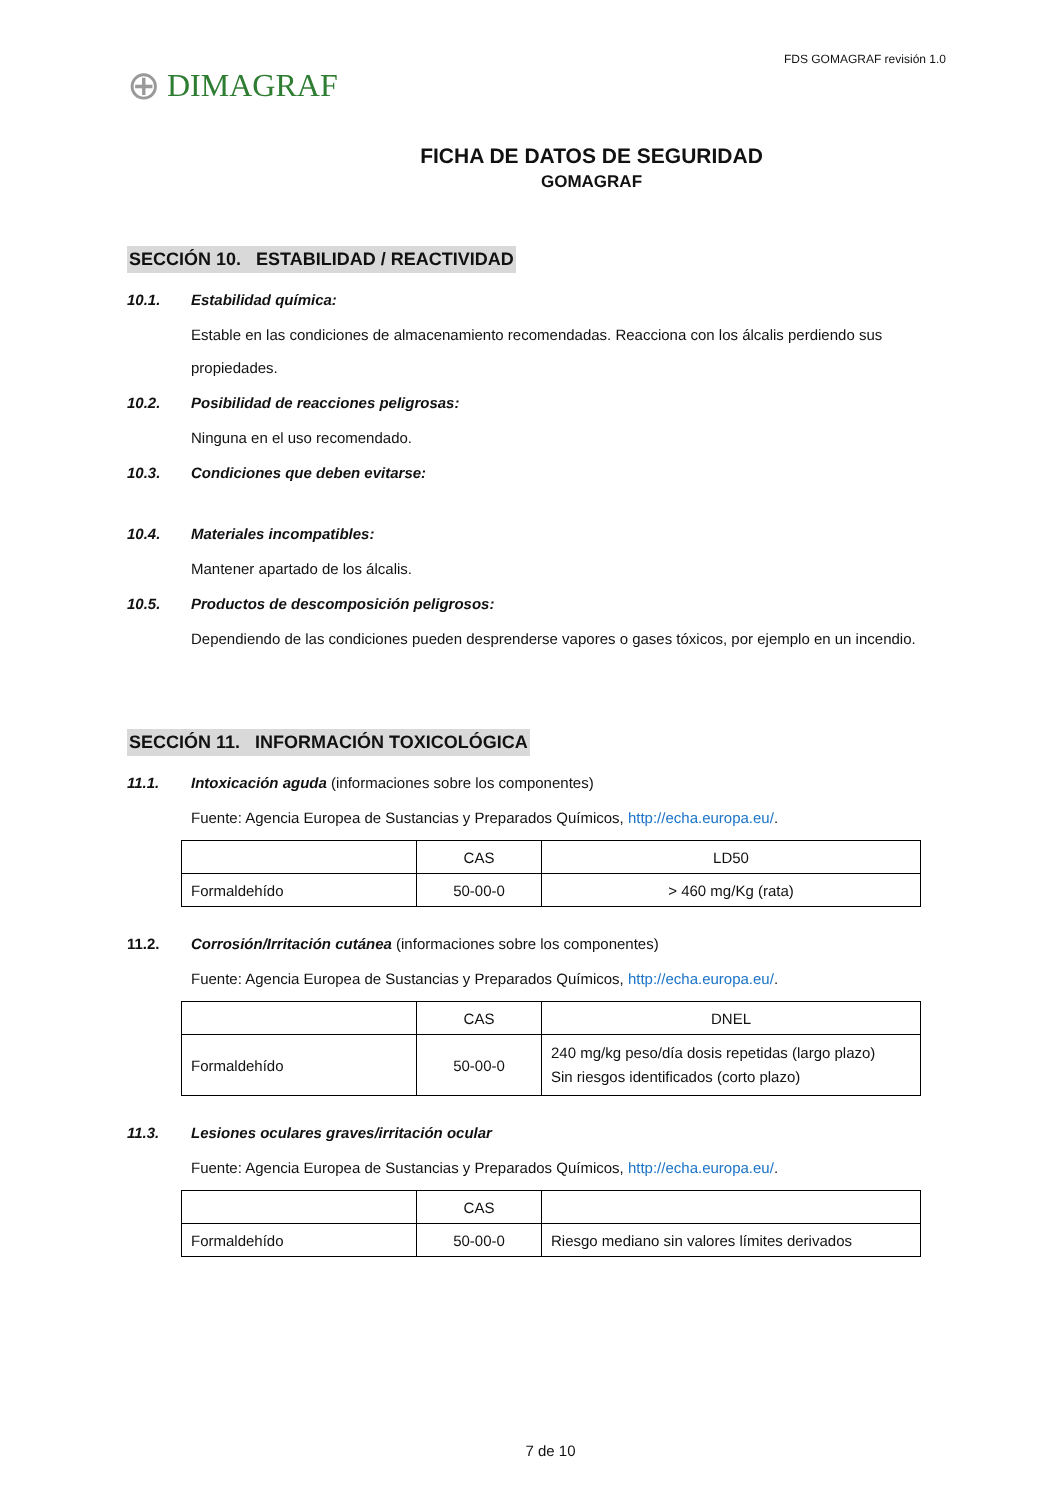⊕ DIMAGRAF
FDS GOMAGRAF revisión 1.0
FICHA DE DATOS DE SEGURIDAD
GOMAGRAF
SECCIÓN 10. ESTABILIDAD / REACTIVIDAD
10.1. Estabilidad química:
Estable en las condiciones de almacenamiento recomendadas. Reacciona con los álcalis perdiendo sus propiedades.
10.2. Posibilidad de reacciones peligrosas:
Ninguna en el uso recomendado.
10.3. Condiciones que deben evitarse:
10.4. Materiales incompatibles:
Mantener apartado de los álcalis.
10.5. Productos de descomposición peligrosos:
Dependiendo de las condiciones pueden desprenderse vapores o gases tóxicos, por ejemplo en un incendio.
SECCIÓN 11. INFORMACIÓN TOXICOLÓGICA
11.1. Intoxicación aguda (informaciones sobre los componentes)
Fuente: Agencia Europea de Sustancias y Preparados Químicos, http://echa.europa.eu/.
| | CAS | LD50 |
| Formaldehído | 50-00-0 | > 460 mg/Kg (rata) |
11.2. Corrosión/Irritación cutánea (informaciones sobre los componentes)
Fuente: Agencia Europea de Sustancias y Preparados Químicos, http://echa.europa.eu/.
| | CAS | DNEL |
| Formaldehído | 50-00-0 | 240 mg/kg peso/día dosis repetidas (largo plazo) Sin riesgos identificados (corto plazo) |
11.3. Lesiones oculares graves/irritación ocular
Fuente: Agencia Europea de Sustancias y Preparados Químicos, http://echa.europa.eu/.
| | CAS | |
| Formaldehído | 50-00-0 | Riesgo mediano sin valores límites derivados |
7 de 10